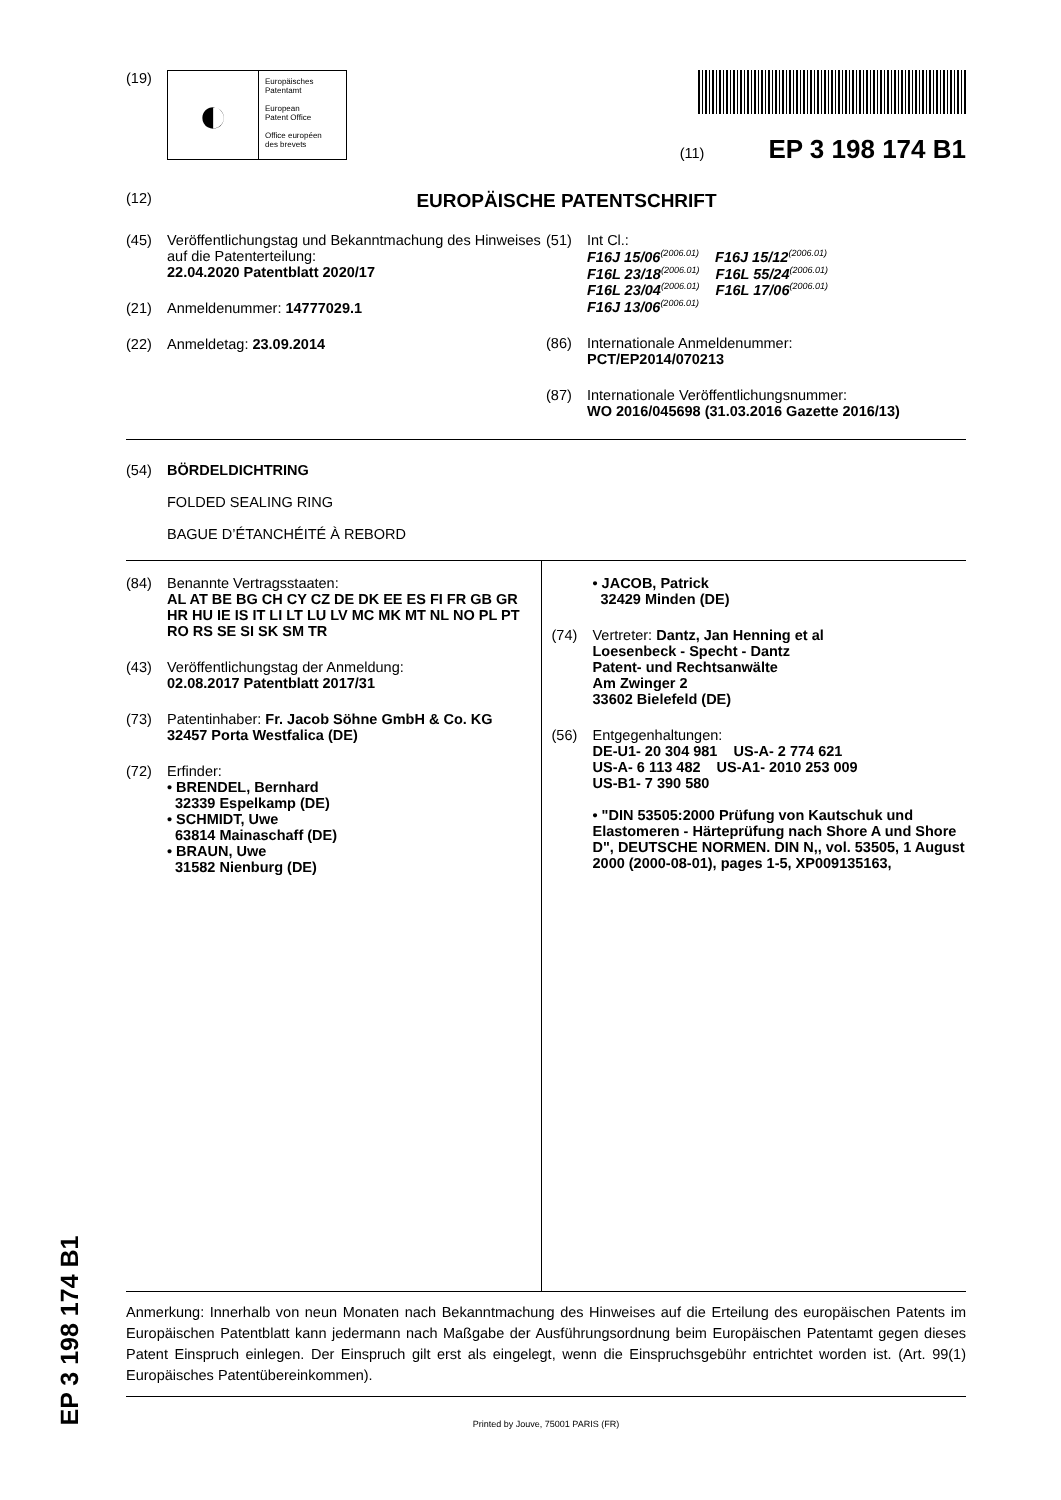EP 3 198 174 B1
(19)
◐
Europäisches
Patentamt
European
Patent Office
Office européen
des brevets
(11) EP 3 198 174 B1
(12)
EUROPÄISCHE PATENTSCHRIFT
(45) Veröffentlichungstag und Bekanntmachung des Hinweises auf die Patenterteilung:
22.04.2020 Patentblatt 2020/17
(21) Anmeldenummer: 14777029.1
(22) Anmeldetag: 23.09.2014
(51) Int Cl.:
F16J 15/06<sup>(2006.01)</sup> F16J 15/12<sup>(2006.01)</sup>
F16L 23/18<sup>(2006.01)</sup> F16L 55/24<sup>(2006.01)</sup>
F16L 23/04<sup>(2006.01)</sup> F16L 17/06<sup>(2006.01)</sup>
F16J 13/06<sup>(2006.01)</sup>
(86) Internationale Anmeldenummer:
PCT/EP2014/070213
(87) Internationale Veröffentlichungsnummer:
WO 2016/045698 (31.03.2016 Gazette 2016/13)
(54) BÖRDELDICHTRING
FOLDED SEALING RING
BAGUE D’ÉTANCHÉITÉ À REBORD
(84) Benannte Vertragsstaaten:
AL AT BE BG CH CY CZ DE DK EE ES FI FR GB GR HR HU IE IS IT LI LT LU LV MC MK MT NL NO PL PT RO RS SE SI SK SM TR
(43) Veröffentlichungstag der Anmeldung:
02.08.2017 Patentblatt 2017/31
(73) Patentinhaber: Fr. Jacob Söhne GmbH & Co. KG
32457 Porta Westfalica (DE)
(72) Erfinder:
• BRENDEL, Bernhard
32339 Espelkamp (DE)
• SCHMIDT, Uwe
63814 Mainaschaff (DE)
• BRAUN, Uwe
31582 Nienburg (DE)
• JACOB, Patrick
32429 Minden (DE)
(74) Vertreter: Dantz, Jan Henning et al
Loesenbeck - Specht - Dantz
Patent- und Rechtsanwälte
Am Zwinger 2
33602 Bielefeld (DE)
(56) Entgegenhaltungen:
DE-U1- 20 304 981 US-A- 2 774 621
US-A- 6 113 482 US-A1- 2010 253 009
US-B1- 7 390 580
• "DIN 53505:2000 Prüfung von Kautschuk und Elastomeren - Härteprüfung nach Shore A und Shore D", DEUTSCHE NORMEN. DIN N,, vol. 53505, 1 August 2000 (2000-08-01), pages 1-5, XP009135163,
Anmerkung: Innerhalb von neun Monaten nach Bekanntmachung des Hinweises auf die Erteilung des europäischen Patents im Europäischen Patentblatt kann jedermann nach Maßgabe der Ausführungsordnung beim Europäischen Patentamt gegen dieses Patent Einspruch einlegen. Der Einspruch gilt erst als eingelegt, wenn die Einspruchsgebühr entrichtet worden ist. (Art. 99(1) Europäisches Patentübereinkommen).
Printed by Jouve, 75001 PARIS (FR)